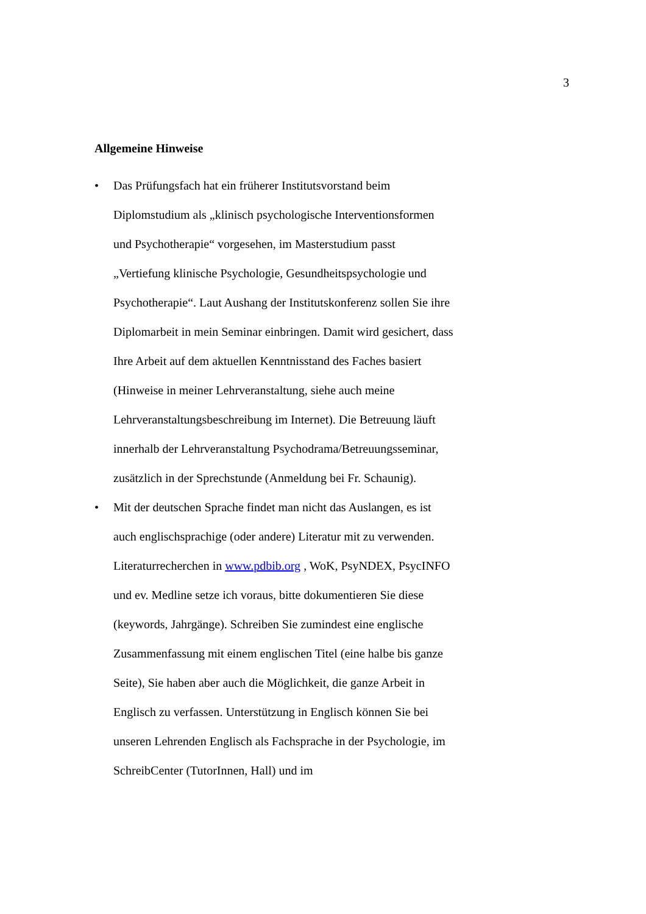3
Allgemeine Hinweise
• Das Prüfungsfach hat ein früherer Institutsvorstand beim Diplomstudium als „klinisch psychologische Interventionsformen und Psychotherapie“ vorgesehen, im Masterstudium passt „Vertiefung klinische Psychologie, Gesundheitspsychologie und Psychotherapie“. Laut Aushang der Institutskonferenz sollen Sie ihre Diplomarbeit in mein Seminar einbringen. Damit wird gesichert, dass Ihre Arbeit auf dem aktuellen Kenntnisstand des Faches basiert (Hinweise in meiner Lehrveranstaltung, siehe auch meine Lehrveranstaltungsbeschreibung im Internet). Die Betreuung läuft innerhalb der Lehrveranstaltung Psychodrama/Betreuungsseminar, zusätzlich in der Sprechstunde (Anmeldung bei Fr. Schaunig).
• Mit der deutschen Sprache findet man nicht das Auslangen, es ist auch englischsprachige (oder andere) Literatur mit zu verwenden. Literaturrecherchen in www.pdbib.org , WoK, PsyNDEX, PsycINFO und ev. Medline setze ich voraus, bitte dokumentieren Sie diese (keywords, Jahrgänge). Schreiben Sie zumindest eine englische Zusammenfassung mit einem englischen Titel (eine halbe bis ganze Seite), Sie haben aber auch die Möglichkeit, die ganze Arbeit in Englisch zu verfassen. Unterstützung in Englisch können Sie bei unseren Lehrenden Englisch als Fachsprache in der Psychologie, im SchreibCenter (TutorInnen, Hall) und im